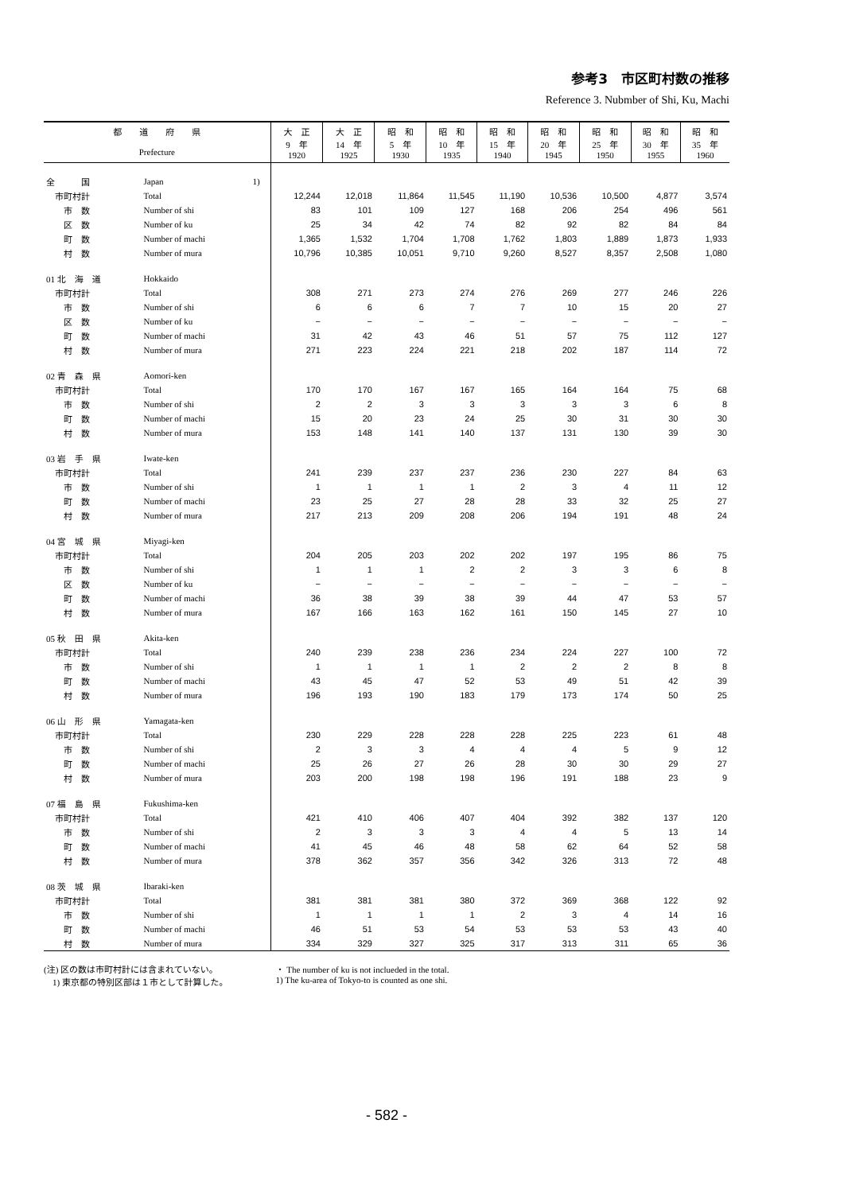参考3　市区町村数の推移
Reference 3. Nubmber of Shi, Ku, Machi
| 都 道 府 県 Prefecture | | | 大 正 9 年 1920 | 大 正 14 年 1925 | 昭 和 5 年 1930 | 昭 和 10 年 1935 | 昭 和 15 年 1940 | 昭 和 20 年 1945 | 昭 和 25 年 1950 | 昭 和 30 年 1955 | 昭 和 35 年 1960 |
| --- | --- | --- | --- | --- | --- | --- | --- | --- | --- | --- | --- |
| 全 国 | Japan | 1) | | | | | | | | | |
| 市町村計 | Total | | 12,244 | 12,018 | 11,864 | 11,545 | 11,190 | 10,536 | 10,500 | 4,877 | 3,574 |
| 市 数 | Number of shi | | 83 | 101 | 109 | 127 | 168 | 206 | 254 | 496 | 561 |
| 区 数 | Number of ku | | 25 | 34 | 42 | 74 | 82 | 92 | 82 | 84 | 84 |
| 町 数 | Number of machi | | 1,365 | 1,532 | 1,704 | 1,708 | 1,762 | 1,803 | 1,889 | 1,873 | 1,933 |
| 村 数 | Number of mura | | 10,796 | 10,385 | 10,051 | 9,710 | 9,260 | 8,527 | 8,357 | 2,508 | 1,080 |
| 01 北 海 道 | Hokkaido | | | | | | | | | | |
| 市町村計 | Total | | 308 | 271 | 273 | 274 | 276 | 269 | 277 | 246 | 226 |
| 市 数 | Number of shi | | 6 | 6 | 6 | 7 | 7 | 10 | 15 | 20 | 27 |
| 区 数 | Number of ku | | − | − | − | − | − | − | − | − | − |
| 町 数 | Number of machi | | 31 | 42 | 43 | 46 | 51 | 57 | 75 | 112 | 127 |
| 村 数 | Number of mura | | 271 | 223 | 224 | 221 | 218 | 202 | 187 | 114 | 72 |
| 02 青 森 県 | Aomori-ken | | | | | | | | | | |
| 市町村計 | Total | | 170 | 170 | 167 | 167 | 165 | 164 | 164 | 75 | 68 |
| 市 数 | Number of shi | | 2 | 2 | 3 | 3 | 3 | 3 | 3 | 6 | 8 |
| 町 数 | Number of machi | | 15 | 20 | 23 | 24 | 25 | 30 | 31 | 30 | 30 |
| 村 数 | Number of mura | | 153 | 148 | 141 | 140 | 137 | 131 | 130 | 39 | 30 |
| 03 岩 手 県 | Iwate-ken | | | | | | | | | | |
| 市町村計 | Total | | 241 | 239 | 237 | 237 | 236 | 230 | 227 | 84 | 63 |
| 市 数 | Number of shi | | 1 | 1 | 1 | 1 | 2 | 3 | 4 | 11 | 12 |
| 町 数 | Number of machi | | 23 | 25 | 27 | 28 | 28 | 33 | 32 | 25 | 27 |
| 村 数 | Number of mura | | 217 | 213 | 209 | 208 | 206 | 194 | 191 | 48 | 24 |
| 04 宮 城 県 | Miyagi-ken | | | | | | | | | | |
| 市町村計 | Total | | 204 | 205 | 203 | 202 | 202 | 197 | 195 | 86 | 75 |
| 市 数 | Number of shi | | 1 | 1 | 1 | 2 | 2 | 3 | 3 | 6 | 8 |
| 区 数 | Number of ku | | − | − | − | − | − | − | − | − | − |
| 町 数 | Number of machi | | 36 | 38 | 39 | 38 | 39 | 44 | 47 | 53 | 57 |
| 村 数 | Number of mura | | 167 | 166 | 163 | 162 | 161 | 150 | 145 | 27 | 10 |
| 05 秋 田 県 | Akita-ken | | | | | | | | | | |
| 市町村計 | Total | | 240 | 239 | 238 | 236 | 234 | 224 | 227 | 100 | 72 |
| 市 数 | Number of shi | | 1 | 1 | 1 | 1 | 2 | 2 | 2 | 8 | 8 |
| 町 数 | Number of machi | | 43 | 45 | 47 | 52 | 53 | 49 | 51 | 42 | 39 |
| 村 数 | Number of mura | | 196 | 193 | 190 | 183 | 179 | 173 | 174 | 50 | 25 |
| 06 山 形 県 | Yamagata-ken | | | | | | | | | | |
| 市町村計 | Total | | 230 | 229 | 228 | 228 | 228 | 225 | 223 | 61 | 48 |
| 市 数 | Number of shi | | 2 | 3 | 3 | 4 | 4 | 4 | 5 | 9 | 12 |
| 町 数 | Number of machi | | 25 | 26 | 27 | 26 | 28 | 30 | 30 | 29 | 27 |
| 村 数 | Number of mura | | 203 | 200 | 198 | 198 | 196 | 191 | 188 | 23 | 9 |
| 07 福 島 県 | Fukushima-ken | | | | | | | | | | |
| 市町村計 | Total | | 421 | 410 | 406 | 407 | 404 | 392 | 382 | 137 | 120 |
| 市 数 | Number of shi | | 2 | 3 | 3 | 3 | 4 | 4 | 5 | 13 | 14 |
| 町 数 | Number of machi | | 41 | 45 | 46 | 48 | 58 | 62 | 64 | 52 | 58 |
| 村 数 | Number of mura | | 378 | 362 | 357 | 356 | 342 | 326 | 313 | 72 | 48 |
| 08 茨 城 県 | Ibaraki-ken | | | | | | | | | | |
| 市町村計 | Total | | 381 | 381 | 381 | 380 | 372 | 369 | 368 | 122 | 92 |
| 市 数 | Number of shi | | 1 | 1 | 1 | 1 | 2 | 3 | 4 | 14 | 16 |
| 町 数 | Number of machi | | 46 | 51 | 53 | 54 | 53 | 53 | 53 | 43 | 40 |
| 村 数 | Number of mura | | 334 | 329 | 327 | 325 | 317 | 313 | 311 | 65 | 36 |
(注) 区の数は市町村計には含まれていない。
　1) 東京都の特別区部は１市として計算した。
・ The number of ku is not inclueded in the total.
1) The ku-area of Tokyo-to is counted as one shi.
- 582 -